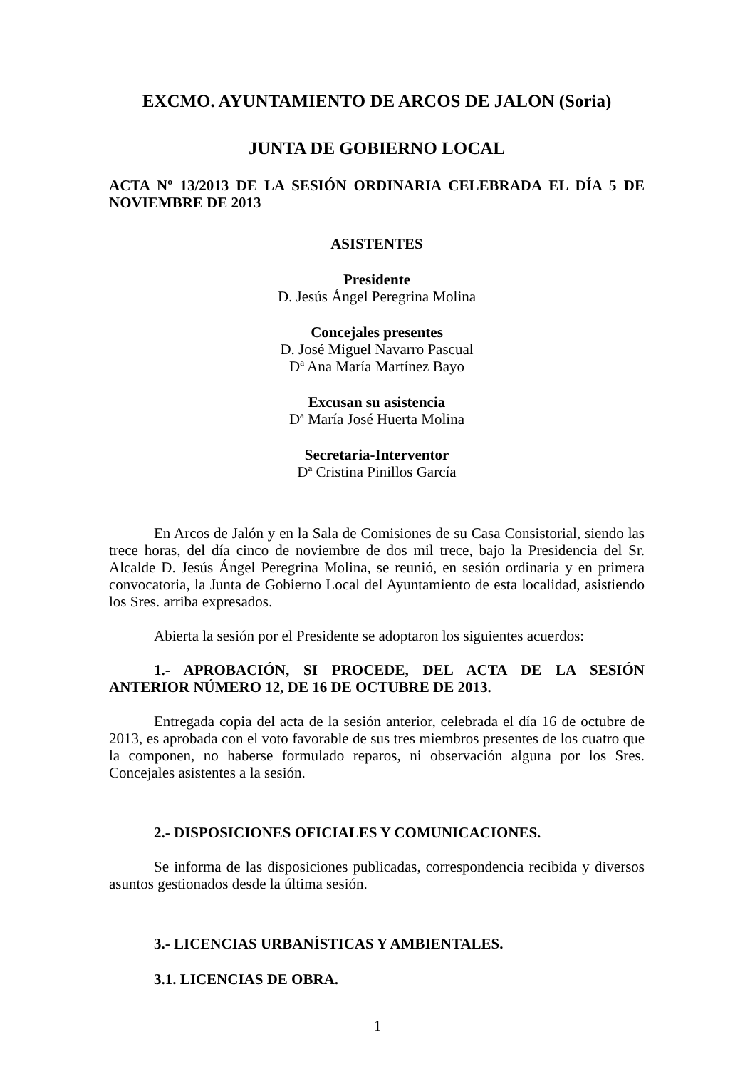EXCMO. AYUNTAMIENTO DE ARCOS DE JALON (Soria)
JUNTA DE GOBIERNO LOCAL
ACTA Nº 13/2013 DE LA SESIÓN ORDINARIA CELEBRADA EL DÍA 5 DE NOVIEMBRE DE 2013
ASISTENTES
Presidente
D. Jesús Ángel Peregrina Molina
Concejales presentes
D. José Miguel Navarro Pascual
Dª Ana María Martínez Bayo
Excusan su asistencia
Dª María José Huerta Molina
Secretaria-Interventor
Dª Cristina Pinillos García
En Arcos de Jalón y en la Sala de Comisiones de su Casa Consistorial, siendo las trece horas, del día cinco de noviembre de dos mil trece, bajo la Presidencia del Sr. Alcalde D. Jesús Ángel Peregrina Molina, se reunió, en sesión ordinaria y en primera convocatoria, la Junta de Gobierno Local del Ayuntamiento de esta localidad, asistiendo los Sres. arriba expresados.
Abierta la sesión por el Presidente se adoptaron los siguientes acuerdos:
1.- APROBACIÓN, SI PROCEDE, DEL ACTA DE LA SESIÓN ANTERIOR NÚMERO 12, DE 16 DE OCTUBRE DE 2013.
Entregada copia del acta de la sesión anterior, celebrada el día 16 de octubre de 2013, es aprobada con el voto favorable de sus tres miembros presentes de los cuatro que la componen, no haberse formulado reparos, ni observación alguna por los Sres. Concejales asistentes a la sesión.
2.- DISPOSICIONES OFICIALES Y COMUNICACIONES.
Se informa de las disposiciones publicadas, correspondencia recibida y diversos asuntos gestionados desde la última sesión.
3.- LICENCIAS URBANÍSTICAS Y AMBIENTALES.
3.1. LICENCIAS DE OBRA.
1